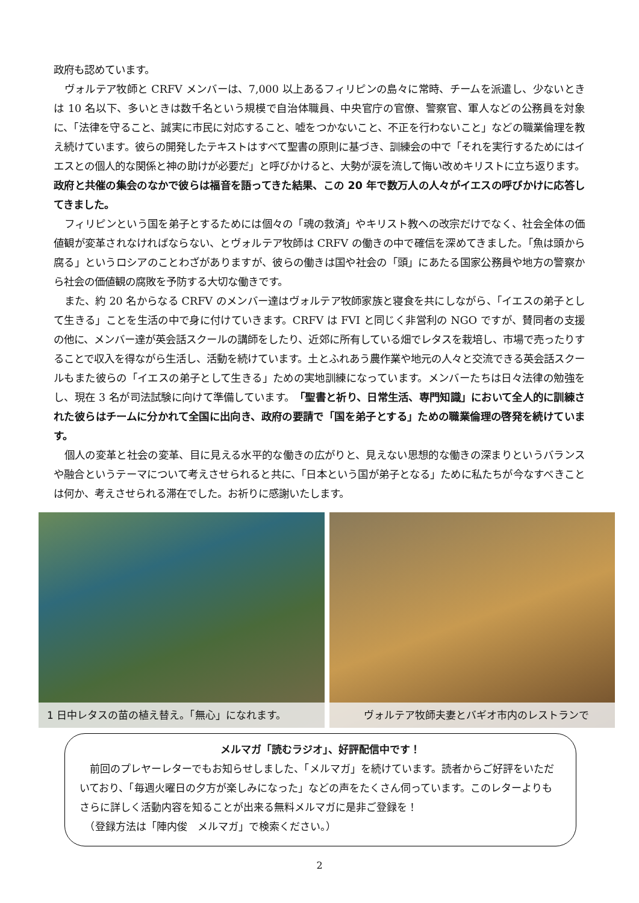政府も認めています。
ヴォルテア牧師と CRFV メンバーは、7,000 以上あるフィリピンの島々に常時、チームを派遣し、少ないときは 10 名以下、多いときは数千名という規模で自治体職員、中央官庁の官僚、警察官、軍人などの公務員を対象に、「法律を守ること、誠実に市民に対応すること、嘘をつかないこと、不正を行わないこと」などの職業倫理を教え続けています。彼らの開発したテキストはすべて聖書の原則に基づき、訓練会の中で「それを実行するためにはイエスとの個人的な関係と神の助けが必要だ」と呼びかけると、大勢が涙を流して悔い改めキリストに立ち返ります。政府と共催の集会のなかで彼らは福音を語ってきた結果、この 20 年で数万人の人々がイエスの呼びかけに応答してきました。
フィリピンという国を弟子とするためには個々の「魂の救済」やキリスト教への改宗だけでなく、社会全体の価値観が変革されなければならない、とヴォルテア牧師は CRFV の働きの中で確信を深めてきました。「魚は頭から腐る」というロシアのことわざがありますが、彼らの働きは国や社会の「頭」にあたる国家公務員や地方の警察から社会の価値観の腐敗を予防する大切な働きです。
また、約 20 名からなる CRFV のメンバー達はヴォルテア牧師家族と寝食を共にしながら、「イエスの弟子として生きる」ことを生活の中で身に付けていきます。CRFV は FVI と同じく非営利の NGO ですが、賛同者の支援の他に、メンバー達が英会話スクールの講師をしたり、近郊に所有している畑でレタスを栽培し、市場で売ったりすることで収入を得ながら生活し、活動を続けています。土とふれあう農作業や地元の人々と交流できる英会話スクールもまた彼らの「イエスの弟子として生きる」ための実地訓練になっています。メンバーたちは日々法律の勉強をし、現在 3 名が司法試験に向けて準備しています。「聖書と祈り、日常生活、専門知識」において全人的に訓練された彼らはチームに分かれて全国に出向き、政府の要請で「国を弟子とする」ための職業倫理の啓発を続けています。
個人の変革と社会の変革、目に見える水平的な働きの広がりと、見えない思想的な働きの深まりというバランスや融合というテーマについて考えさせられると共に、「日本という国が弟子となる」ために私たちが今なすべきことは何か、考えさせられる滞在でした。お祈りに感謝いたします。
1 日中レタスの苗の植え替え。「無心」になれます。
ヴォルテア牧師夫妻とバギオ市内のレストランで
メルマガ「読むラジオ」、好評配信中です！
　前回のプレヤーレターでもお知らせしました、「メルマガ」を続けています。読者からご好評をいただいており、「毎週火曜日の夕方が楽しみになった」などの声をたくさん伺っています。このレターよりもさらに詳しく活動内容を知ることが出来る無料メルマガに是非ご登録を！
　（登録方法は「陣内俊　メルマガ」で検索ください。）
2